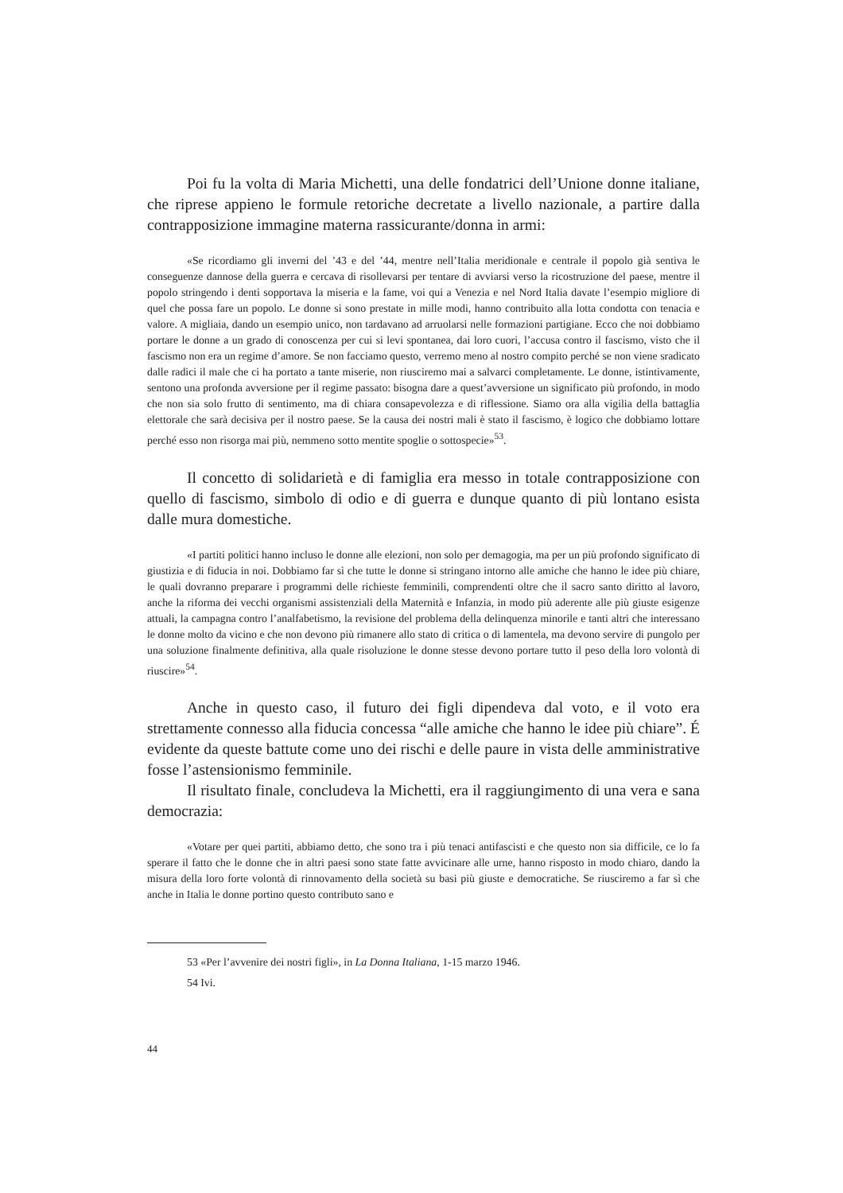Poi fu la volta di Maria Michetti, una delle fondatrici dell’Unione donne italiane, che riprese appieno le formule retoriche decretate a livello nazionale, a partire dalla contrapposizione immagine materna rassicurante/donna in armi:
«Se ricordiamo gli inverni del ’43 e del ’44, mentre nell’Italia meridionale e centrale il popolo già sentiva le conseguenze dannose della guerra e cercava di risollevarsi per tentare di avviarsi verso la ricostruzione del paese, mentre il popolo stringendo i denti sopportava la miseria e la fame, voi qui a Venezia e nel Nord Italia davate l’esempio migliore di quel che possa fare un popolo. Le donne si sono prestate in mille modi, hanno contribuito alla lotta condotta con tenacia e valore. A migliaia, dando un esempio unico, non tardavano ad arruolarsi nelle formazioni partigiane. Ecco che noi dobbiamo portare le donne a un grado di conoscenza per cui si levi spontanea, dai loro cuori, l’accusa contro il fascismo, visto che il fascismo non era un regime d’amore. Se non facciamo questo, verremo meno al nostro compito perché se non viene sradicato dalle radici il male che ci ha portato a tante miserie, non riusciremo mai a salvarci completamente. Le donne, istintivamente, sentono una profonda avversione per il regime passato: bisogna dare a quest’avversione un significato più profondo, in modo che non sia solo frutto di sentimento, ma di chiara consapevolezza e di riflessione. Siamo ora alla vigilia della battaglia elettorale che sarà decisiva per il nostro paese. Se la causa dei nostri mali è stato il fascismo, è logico che dobbiamo lottare perché esso non risorga mai più, nemmeno sotto mentite spoglie o sottospecie»<sup>53</sup>.
Il concetto di solidarietà e di famiglia era messo in totale contrapposizione con quello di fascismo, simbolo di odio e di guerra e dunque quanto di più lontano esista dalle mura domestiche.
«I partiti politici hanno incluso le donne alle elezioni, non solo per demagogia, ma per un più profondo significato di giustizia e di fiducia in noi. Dobbiamo far sì che tutte le donne si stringano intorno alle amiche che hanno le idee più chiare, le quali dovranno preparare i programmi delle richieste femminili, comprendenti oltre che il sacro santo diritto al lavoro, anche la riforma dei vecchi organismi assistenziali della Maternità e Infanzia, in modo più aderente alle più giuste esigenze attuali, la campagna contro l’analfabetismo, la revisione del problema della delinquenza minorile e tanti altri che interessano le donne molto da vicino e che non devono più rimanere allo stato di critica o di lamentela, ma devono servire di pungolo per una soluzione finalmente definitiva, alla quale risoluzione le donne stesse devono portare tutto il peso della loro volontà di riuscire»<sup>54</sup>.
Anche in questo caso, il futuro dei figli dipendeva dal voto, e il voto era strettamente connesso alla fiducia concessa “alle amiche che hanno le idee più chiare”. É evidente da queste battute come uno dei rischi e delle paure in vista delle amministrative fosse l’astensionismo femminile.
Il risultato finale, concludeva la Michetti, era il raggiungimento di una vera e sana democrazia:
«Votare per quei partiti, abbiamo detto, che sono tra i più tenaci antifascisti e che questo non sia difficile, ce lo fa sperare il fatto che le donne che in altri paesi sono state fatte avvicinare alle urne, hanno risposto in modo chiaro, dando la misura della loro forte volontà di rinnovamento della società su basi più giuste e democratiche. Se riusciremo a far sì che anche in Italia le donne portino questo contributo sano e
53 «Per l’avvenire dei nostri figli», in La Donna Italiana, 1-15 marzo 1946.
54 Ivi.
44